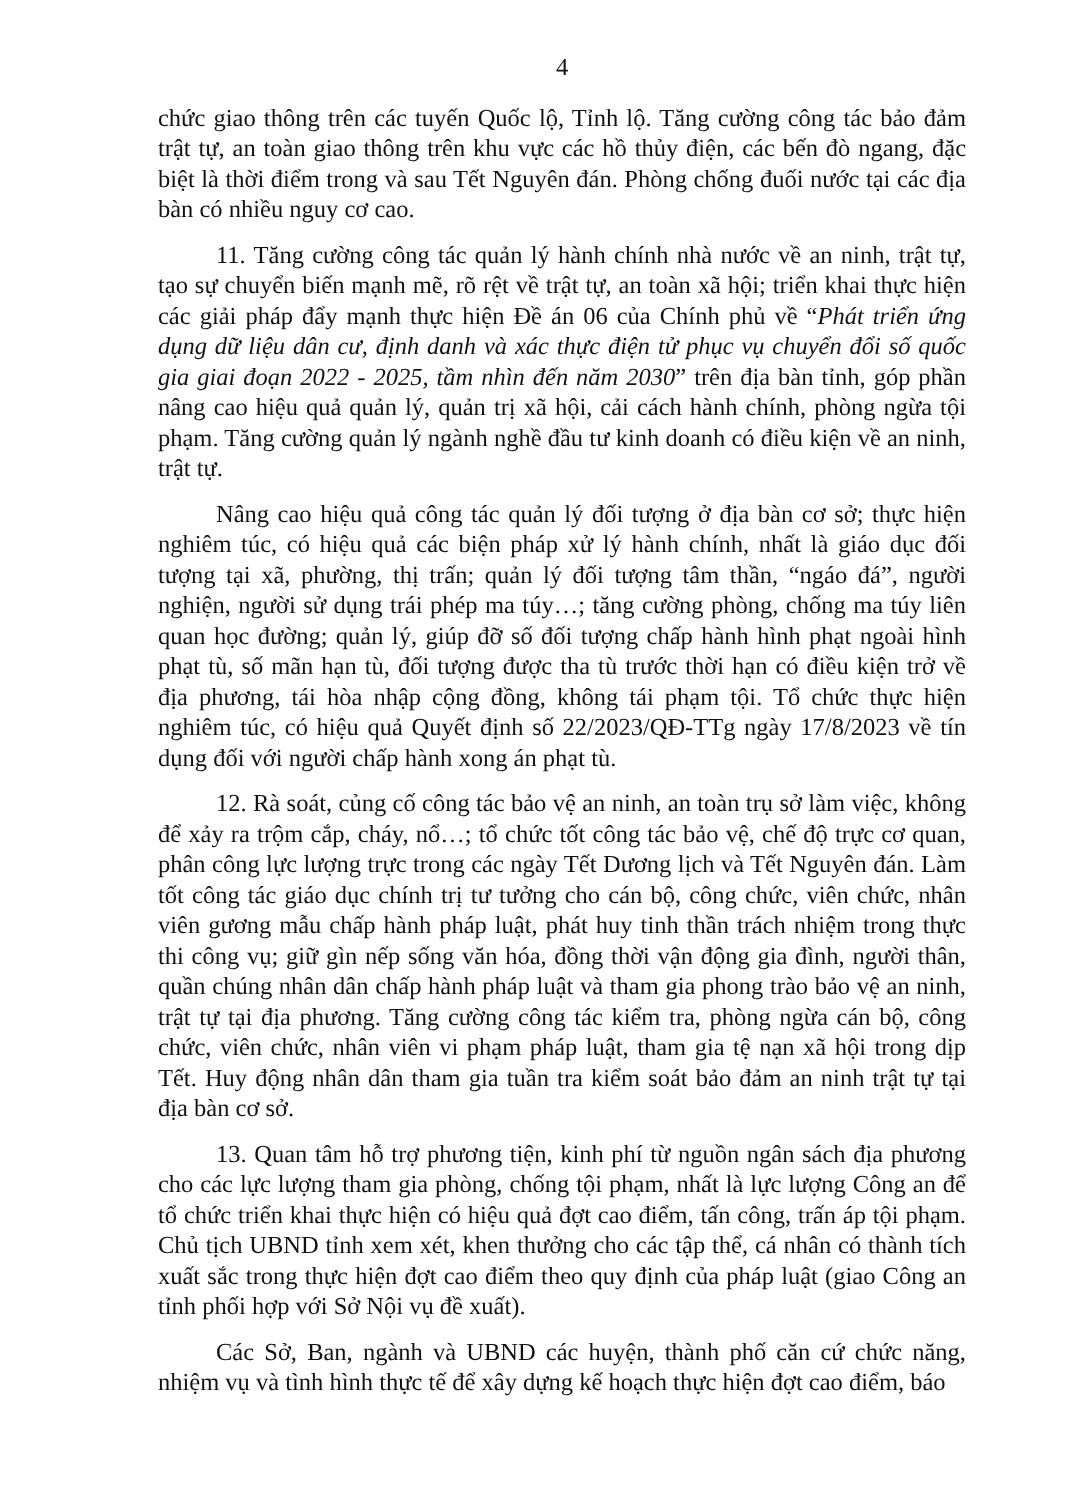4
chức giao thông trên các tuyến Quốc lộ, Tỉnh lộ. Tăng cường công tác bảo đảm trật tự, an toàn giao thông trên khu vực các hồ thủy điện, các bến đò ngang, đặc biệt là thời điểm trong và sau Tết Nguyên đán. Phòng chống đuối nước tại các địa bàn có nhiều nguy cơ cao.
11. Tăng cường công tác quản lý hành chính nhà nước về an ninh, trật tự, tạo sự chuyển biến mạnh mẽ, rõ rệt về trật tự, an toàn xã hội; triển khai thực hiện các giải pháp đẩy mạnh thực hiện Đề án 06 của Chính phủ về “Phát triển ứng dụng dữ liệu dân cư, định danh và xác thực điện tử phục vụ chuyển đổi số quốc gia giai đoạn 2022 - 2025, tầm nhìn đến năm 2030” trên địa bàn tỉnh, góp phần nâng cao hiệu quả quản lý, quản trị xã hội, cải cách hành chính, phòng ngừa tội phạm. Tăng cường quản lý ngành nghề đầu tư kinh doanh có điều kiện về an ninh, trật tự.
Nâng cao hiệu quả công tác quản lý đối tượng ở địa bàn cơ sở; thực hiện nghiêm túc, có hiệu quả các biện pháp xử lý hành chính, nhất là giáo dục đối tượng tại xã, phường, thị trấn; quản lý đối tượng tâm thần, “ngáo đá”, người nghiện, người sử dụng trái phép ma túy…; tăng cường phòng, chống ma túy liên quan học đường; quản lý, giúp đỡ số đối tượng chấp hành hình phạt ngoài hình phạt tù, số mãn hạn tù, đối tượng được tha tù trước thời hạn có điều kiện trở về địa phương, tái hòa nhập cộng đồng, không tái phạm tội. Tổ chức thực hiện nghiêm túc, có hiệu quả Quyết định số 22/2023/QĐ-TTg ngày 17/8/2023 về tín dụng đối với người chấp hành xong án phạt tù.
12. Rà soát, củng cố công tác bảo vệ an ninh, an toàn trụ sở làm việc, không để xảy ra trộm cắp, cháy, nổ…; tổ chức tốt công tác bảo vệ, chế độ trực cơ quan, phân công lực lượng trực trong các ngày Tết Dương lịch và Tết Nguyên đán. Làm tốt công tác giáo dục chính trị tư tưởng cho cán bộ, công chức, viên chức, nhân viên gương mẫu chấp hành pháp luật, phát huy tinh thần trách nhiệm trong thực thi công vụ; giữ gìn nếp sống văn hóa, đồng thời vận động gia đình, người thân, quần chúng nhân dân chấp hành pháp luật và tham gia phong trào bảo vệ an ninh, trật tự tại địa phương. Tăng cường công tác kiểm tra, phòng ngừa cán bộ, công chức, viên chức, nhân viên vi phạm pháp luật, tham gia tệ nạn xã hội trong dịp Tết. Huy động nhân dân tham gia tuần tra kiểm soát bảo đảm an ninh trật tự tại địa bàn cơ sở.
13. Quan tâm hỗ trợ phương tiện, kinh phí từ nguồn ngân sách địa phương cho các lực lượng tham gia phòng, chống tội phạm, nhất là lực lượng Công an để tổ chức triển khai thực hiện có hiệu quả đợt cao điểm, tấn công, trấn áp tội phạm. Chủ tịch UBND tỉnh xem xét, khen thưởng cho các tập thể, cá nhân có thành tích xuất sắc trong thực hiện đợt cao điểm theo quy định của pháp luật (giao Công an tỉnh phối hợp với Sở Nội vụ đề xuất).
Các Sở, Ban, ngành và UBND các huyện, thành phố căn cứ chức năng, nhiệm vụ và tình hình thực tế để xây dựng kế hoạch thực hiện đợt cao điểm, báo